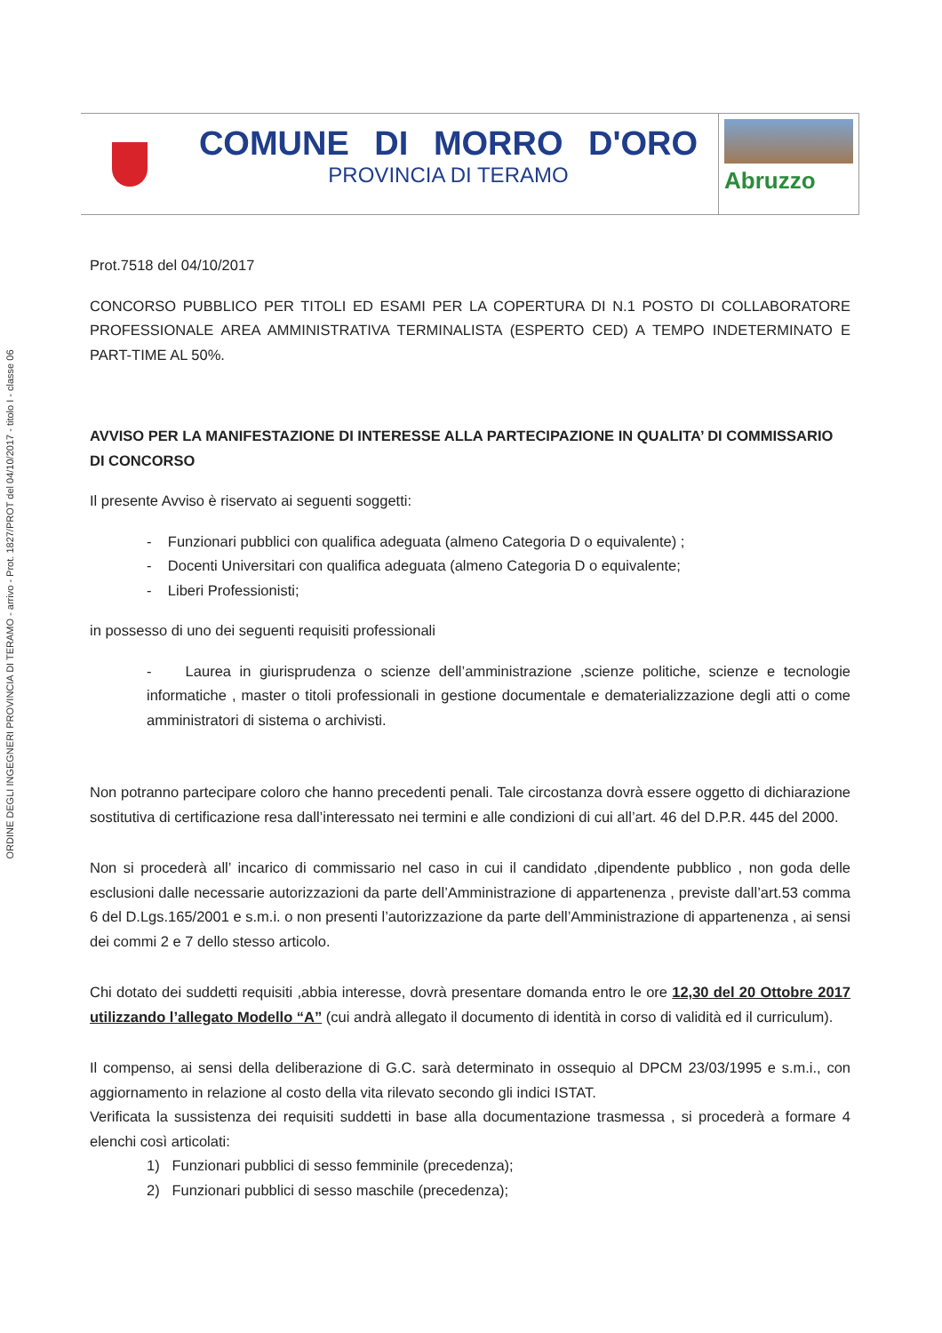ORDINE DEGLI INGEGNERI PROVINCIA DI TERAMO - arrivo - Prot. 1827/PROT del 04/10/2017 - titolo I - classe 06
COMUNE DI MORRO D'ORO
PROVINCIA DI TERAMO
Abruzzo
Prot.7518 del 04/10/2017
CONCORSO PUBBLICO PER TITOLI ED ESAMI PER LA COPERTURA DI N.1 POSTO DI COLLABORATORE PROFESSIONALE AREA AMMINISTRATIVA TERMINALISTA (ESPERTO CED) A TEMPO INDETERMINATO E PART-TIME AL 50%.
AVVISO PER LA MANIFESTAZIONE DI INTERESSE ALLA PARTECIPAZIONE IN QUALITA’ DI COMMISSARIO DI CONCORSO
Il presente Avviso è riservato ai seguenti soggetti:
- Funzionari pubblici con qualifica adeguata (almeno Categoria D o equivalente) ;
- Docenti Universitari con qualifica adeguata (almeno Categoria D o equivalente;
- Liberi Professionisti;
in possesso di uno dei seguenti requisiti professionali
- Laurea in giurisprudenza o scienze dell’amministrazione ,scienze politiche, scienze e tecnologie informatiche , master o titoli professionali in gestione documentale e dematerializzazione degli atti o come amministratori di sistema o archivisti.
Non potranno partecipare coloro che hanno precedenti penali. Tale circostanza dovrà essere oggetto di dichiarazione sostitutiva di certificazione resa dall’interessato nei termini e alle condizioni di cui all’art. 46 del D.P.R. 445 del 2000.
Non si procederà all’ incarico di commissario nel caso in cui il candidato ,dipendente pubblico , non goda delle esclusioni dalle necessarie autorizzazioni da parte dell’Amministrazione di appartenenza , previste dall’art.53 comma 6 del D.Lgs.165/2001 e s.m.i. o non presenti l’autorizzazione da parte dell’Amministrazione di appartenenza , ai sensi dei commi 2 e 7 dello stesso articolo.
Chi dotato dei suddetti requisiti ,abbia interesse, dovrà presentare domanda entro le ore 12,30 del 20 Ottobre 2017 utilizzando l’allegato Modello “A” (cui andrà allegato il documento di identità in corso di validità ed il curriculum).
Il compenso, ai sensi della deliberazione di G.C. sarà determinato in ossequio al DPCM 23/03/1995 e s.m.i., con aggiornamento in relazione al costo della vita rilevato secondo gli indici ISTAT.
Verificata la sussistenza dei requisiti suddetti in base alla documentazione trasmessa , si procederà a formare 4 elenchi così articolati:
1) Funzionari pubblici di sesso femminile (precedenza);
2) Funzionari pubblici di sesso maschile (precedenza);